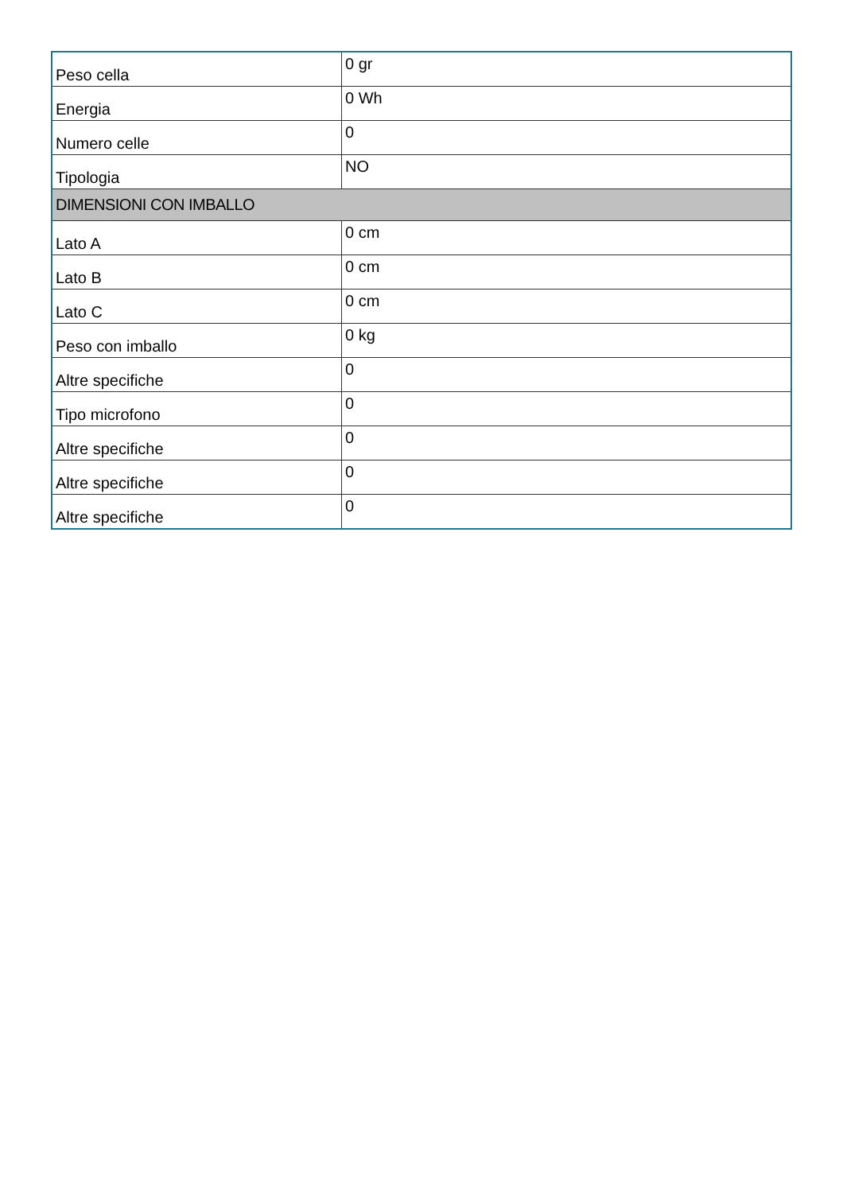| Peso cella | 0 gr |
| Energia | 0 Wh |
| Numero celle | 0 |
| Tipologia | NO |
| DIMENSIONI CON IMBALLO | |
| Lato A | 0 cm |
| Lato B | 0 cm |
| Lato C | 0 cm |
| Peso con imballo | 0 kg |
| Altre specifiche | 0 |
| Tipo microfono | 0 |
| Altre specifiche | 0 |
| Altre specifiche | 0 |
| Altre specifiche | 0 |